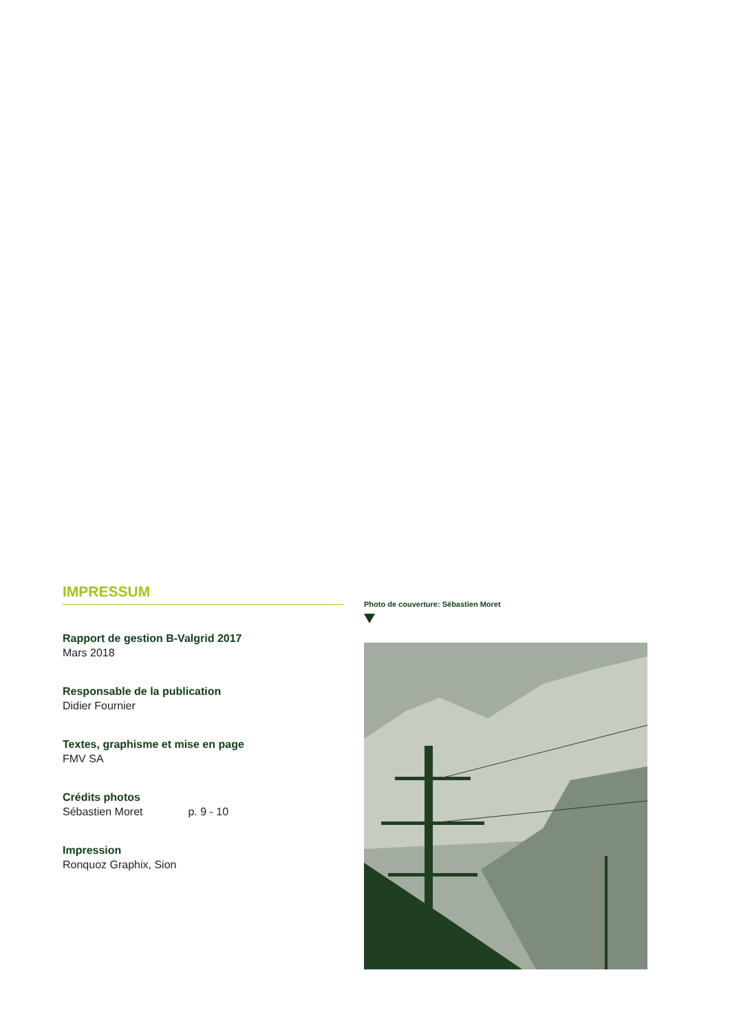IMPRESSUM
Rapport de gestion B-Valgrid 2017
Mars 2018
Responsable de la publication
Didier Fournier
Textes, graphisme et mise en page
FMV SA
Crédits photos
Sébastien Moret p. 9 - 10
Impression
Ronquoz Graphix, Sion
Photo de couverture: Sébastien Moret